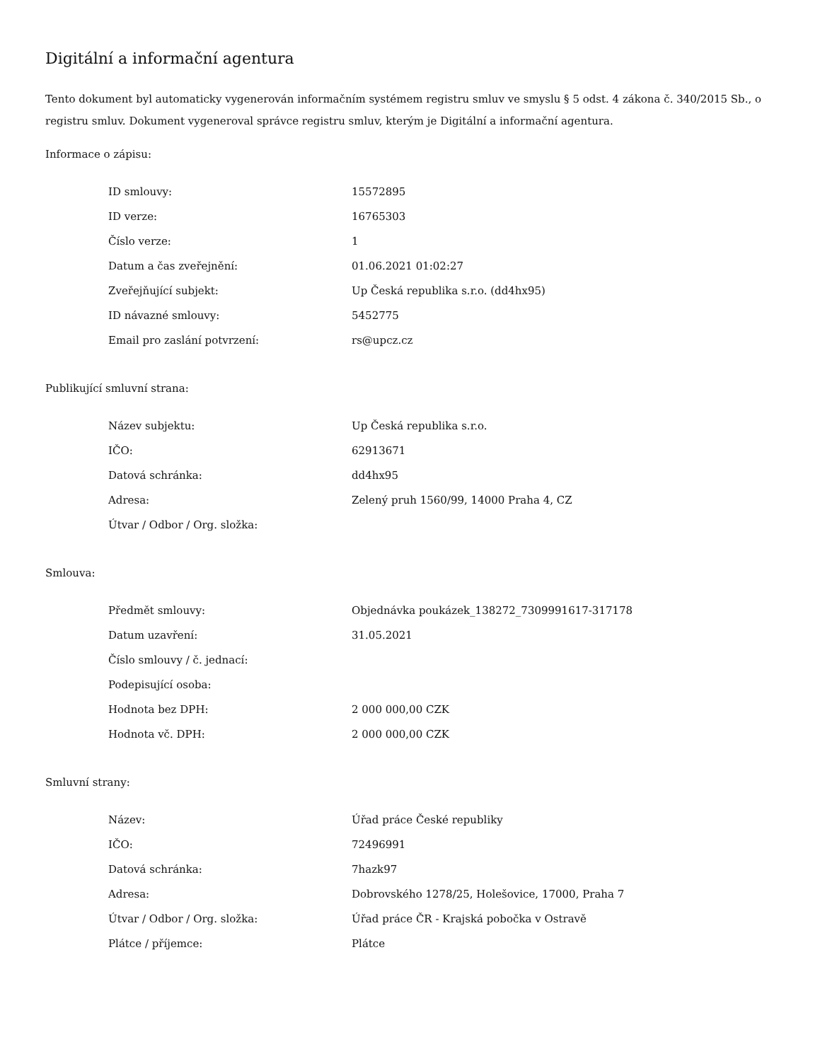Digitální a informační agentura
Tento dokument byl automaticky vygenerován informačním systémem registru smluv ve smyslu § 5 odst. 4 zákona č. 340/2015 Sb., o registru smluv. Dokument vygeneroval správce registru smluv, kterým je Digitální a informační agentura.
Informace o zápisu:
| ID smlouvy: | 15572895 |
| ID verze: | 16765303 |
| Číslo verze: | 1 |
| Datum a čas zveřejnění: | 01.06.2021 01:02:27 |
| Zveřejňující subjekt: | Up Česká republika s.r.o. (dd4hx95) |
| ID návazné smlouvy: | 5452775 |
| Email pro zaslání potvrzení: | rs@upcz.cz |
Publikující smluvní strana:
| Název subjektu: | Up Česká republika s.r.o. |
| IČO: | 62913671 |
| Datová schránka: | dd4hx95 |
| Adresa: | Zelený pruh 1560/99, 14000 Praha 4, CZ |
| Útvar / Odbor / Org. složka: | |
Smlouva:
| Předmět smlouvy: | Objednávka poukázek_138272_7309991617-317178 |
| Datum uzavření: | 31.05.2021 |
| Číslo smlouvy / č. jednací: | |
| Podepisující osoba: | |
| Hodnota bez DPH: | 2 000 000,00 CZK |
| Hodnota vč. DPH: | 2 000 000,00 CZK |
Smluvní strany:
| Název: | Úřad práce České republiky |
| IČO: | 72496991 |
| Datová schránka: | 7hazk97 |
| Adresa: | Dobrovského 1278/25, Holešovice, 17000, Praha 7 |
| Útvar / Odbor / Org. složka: | Úřad práce ČR - Krajská pobočka v Ostravě |
| Plátce / příjemce: | Plátce |